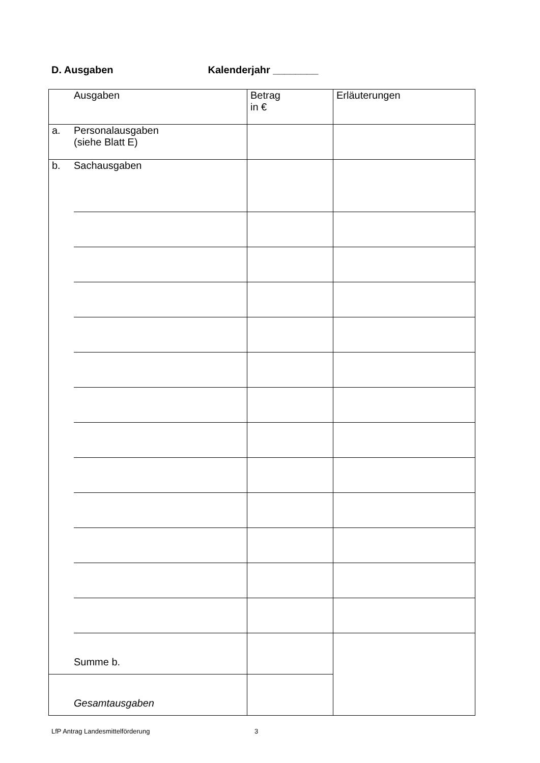D. Ausgaben Kalenderjahr ________
| | Ausgaben | Betrag in € | Erläuterungen |
| a. | Personalausgaben (siehe Blatt E) | | |
| b. | Sachausgaben | | |
| | Summe b. | | |
| | Gesamtausgaben | | |
LfP Antrag Landesmittelförderung
3